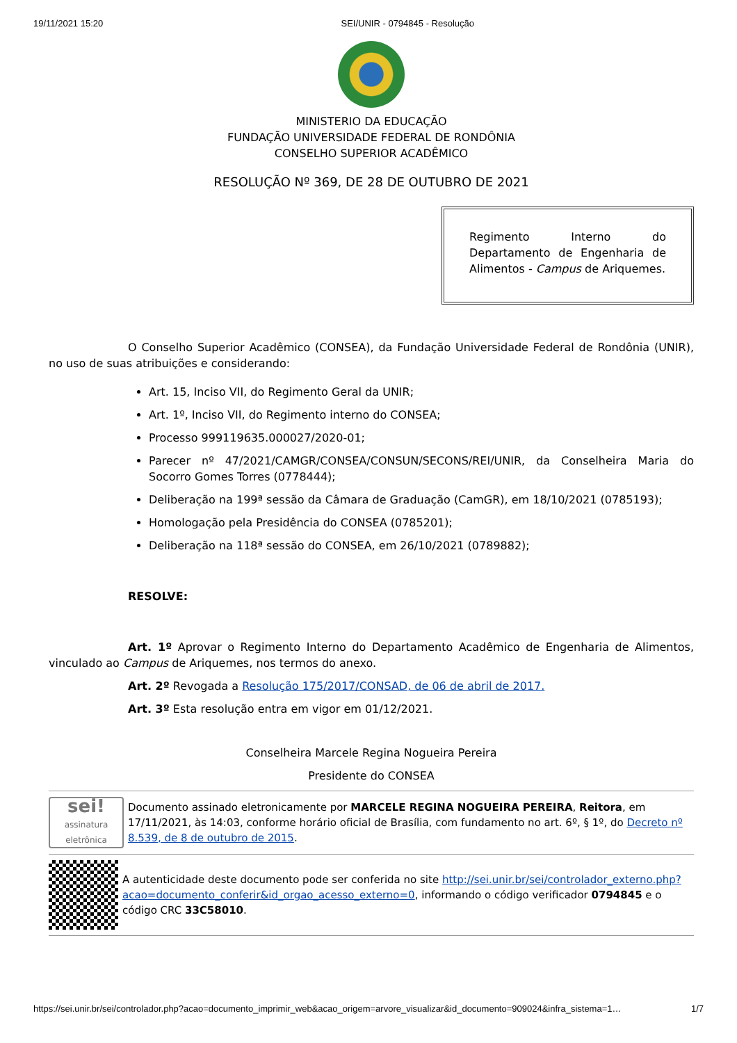19/11/2021 15:20 SEI/UNIR - 0794845 - Resolução
MINISTERIO DA EDUCAÇÃO
FUNDAÇÃO UNIVERSIDADE FEDERAL DE RONDÔNIA
CONSELHO SUPERIOR ACADÊMICO
RESOLUÇÃO Nº 369, DE 28 DE OUTUBRO DE 2021
Regimento Interno do Departamento de Engenharia de Alimentos - Campus de Ariquemes.
O Conselho Superior Acadêmico (CONSEA), da Fundação Universidade Federal de Rondônia (UNIR), no uso de suas atribuições e considerando:
Art. 15, Inciso VII, do Regimento Geral da UNIR;
Art. 1º, Inciso VII, do Regimento interno do CONSEA;
Processo 999119635.000027/2020-01;
Parecer nº 47/2021/CAMGR/CONSEA/CONSUN/SECONS/REI/UNIR, da Conselheira Maria do Socorro Gomes Torres (0778444);
Deliberação na 199ª sessão da Câmara de Graduação (CamGR), em 18/10/2021 (0785193);
Homologação pela Presidência do CONSEA (0785201);
Deliberação na 118ª sessão do CONSEA, em 26/10/2021 (0789882);
RESOLVE:
Art. 1º Aprovar o Regimento Interno do Departamento Acadêmico de Engenharia de Alimentos, vinculado ao Campus de Ariquemes, nos termos do anexo.
Art. 2º Revogada a Resolução 175/2017/CONSAD, de 06 de abril de 2017.
Art. 3º Esta resolução entra em vigor em 01/12/2021.
Conselheira Marcele Regina Nogueira Pereira
Presidente do CONSEA
sei!
assinatura eletrônica
Documento assinado eletronicamente por MARCELE REGINA NOGUEIRA PEREIRA, Reitora, em 17/11/2021, às 14:03, conforme horário oficial de Brasília, com fundamento no art. 6º, § 1º, do Decreto nº 8.539, de 8 de outubro de 2015.
A autenticidade deste documento pode ser conferida no site http://sei.unir.br/sei/controlador_externo.php?acao=documento_conferir&id_orgao_acesso_externo=0, informando o código verificador 0794845 e o código CRC 33C58010.
https://sei.unir.br/sei/controlador.php?acao=documento_imprimir_web&acao_origem=arvore_visualizar&id_documento=909024&infra_sistema=1… 1/7